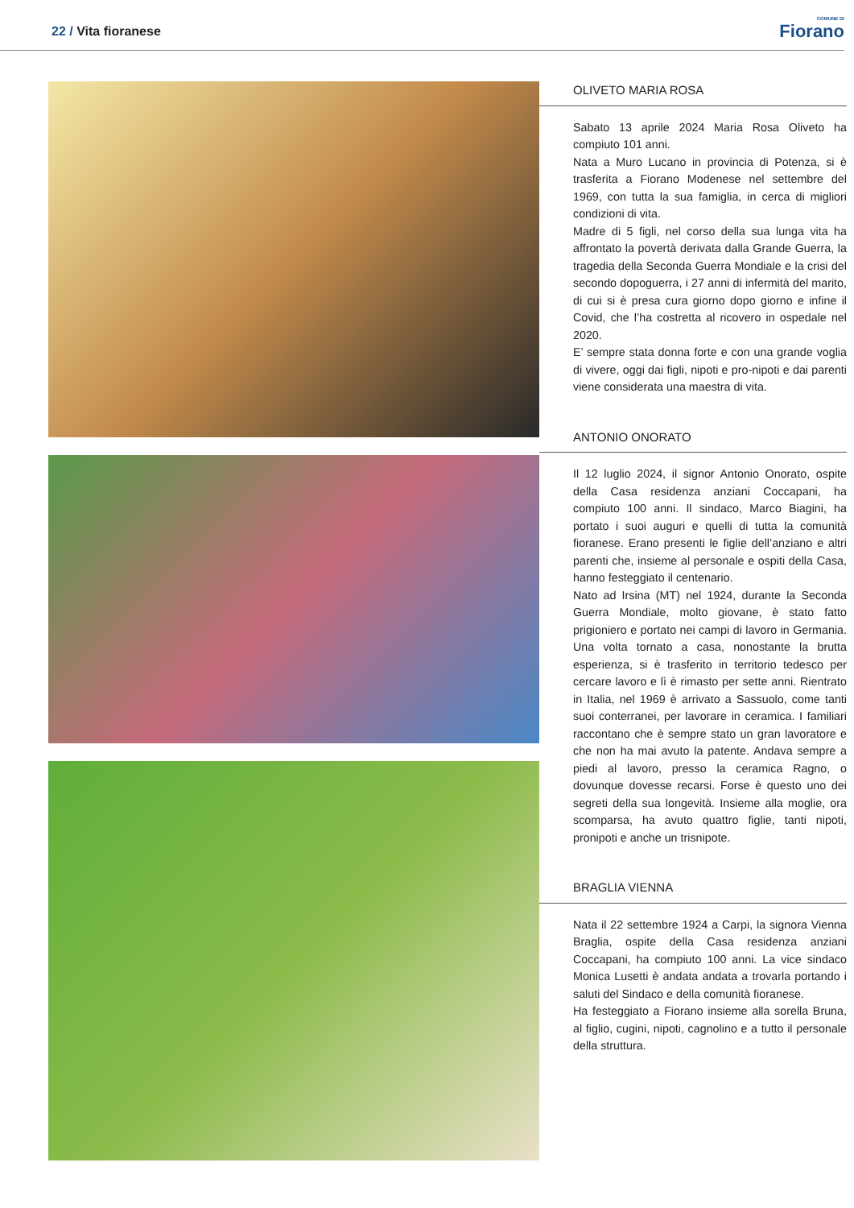22 / Vita fioranese
COMUNE DI
Fiorano
OLIVETO MARIA ROSA
Sabato 13 aprile 2024 Maria Rosa Oliveto ha compiuto 101 anni.
Nata a Muro Lucano in provincia di Potenza, si è trasferita a Fiorano Modenese nel settembre del 1969, con tutta la sua famiglia, in cerca di migliori condizioni di vita.
Madre di 5 figli, nel corso della sua lunga vita ha affrontato la povertà derivata dalla Grande Guerra, la tragedia della Seconda Guerra Mondiale e la crisi del secondo dopoguerra, i 27 anni di infermità del marito, di cui si è presa cura giorno dopo giorno e infine il Covid, che l’ha costretta al ricovero in ospedale nel 2020.
E’ sempre stata donna forte e con una grande voglia di vivere, oggi dai figli, nipoti e pro-nipoti e dai parenti viene considerata una maestra di vita.
ANTONIO ONORATO
Il 12 luglio 2024, il signor Antonio Onorato, ospite della Casa residenza anziani Coccapani, ha compiuto 100 anni. Il sindaco, Marco Biagini, ha portato i suoi auguri e quelli di tutta la comunità fioranese. Erano presenti le figlie dell’anziano e altri parenti che, insieme al personale e ospiti della Casa, hanno festeggiato il centenario.
Nato ad Irsina (MT) nel 1924, durante la Seconda Guerra Mondiale, molto giovane, è stato fatto prigioniero e portato nei campi di lavoro in Germania. Una volta tornato a casa, nonostante la brutta esperienza, si è trasferito in territorio tedesco per cercare lavoro e lì è rimasto per sette anni. Rientrato in Italia, nel 1969 è arrivato a Sassuolo, come tanti suoi conterranei, per lavorare in ceramica. I familiari raccontano che è sempre stato un gran lavoratore e che non ha mai avuto la patente. Andava sempre a piedi al lavoro, presso la ceramica Ragno, o dovunque dovesse recarsi. Forse è questo uno dei segreti della sua longevità. Insieme alla moglie, ora scomparsa, ha avuto quattro figlie, tanti nipoti, pronipoti e anche un trisnipote.
BRAGLIA VIENNA
Nata il 22 settembre 1924 a Carpi, la signora Vienna Braglia, ospite della Casa residenza anziani Coccapani, ha compiuto 100 anni. La vice sindaco Monica Lusetti è andata andata a trovarla portando i saluti del Sindaco e della comunità fioranese.
Ha festeggiato a Fiorano insieme alla sorella Bruna, al figlio, cugini, nipoti, cagnolino e a tutto il personale della struttura.